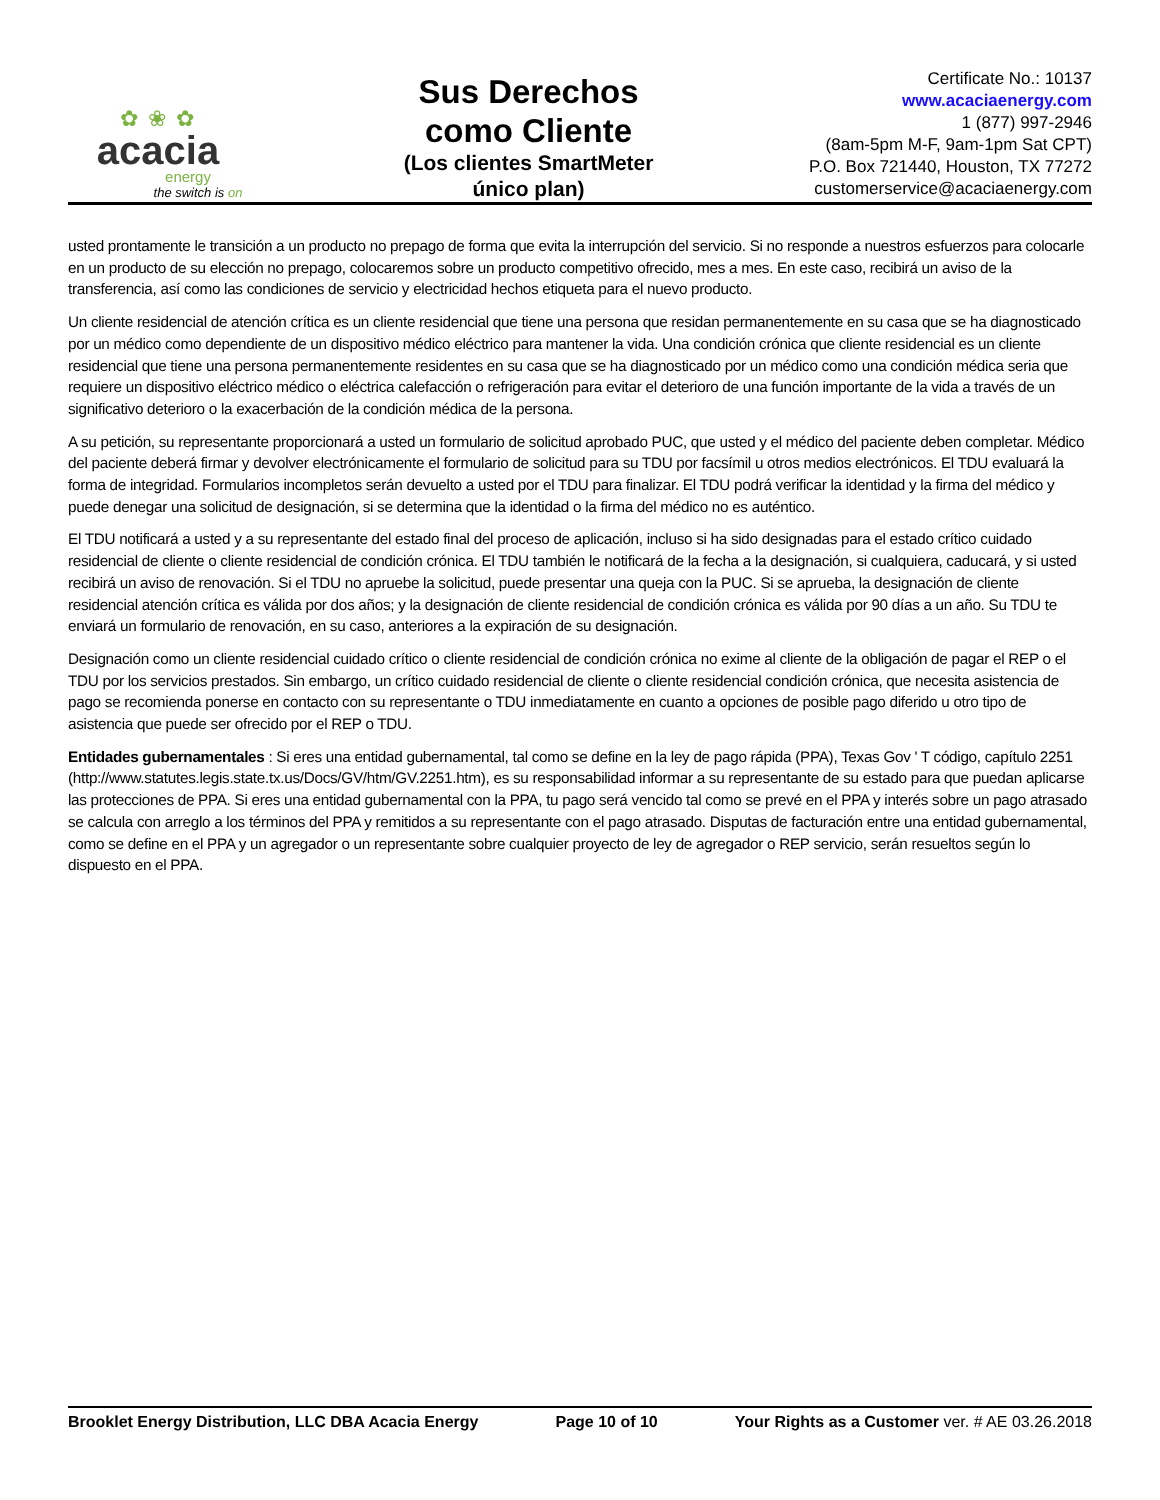✿ ❀ ✿
acacia
energy
the switch is on
Sus Derechos como Cliente
(Los clientes SmartMeter único plan)
Certificate No.: 10137
www.acaciaenergy.com
1 (877) 997-2946
(8am-5pm M-F, 9am-1pm Sat CPT)
P.O. Box 721440, Houston, TX 77272
customerservice@acaciaenergy.com
usted prontamente le transición a un producto no prepago de forma que evita la interrupción del servicio. Si no responde a nuestros esfuerzos para colocarle en un producto de su elección no prepago, colocaremos sobre un producto competitivo ofrecido, mes a mes. En este caso, recibirá un aviso de la transferencia, así como las condiciones de servicio y electricidad hechos etiqueta para el nuevo producto.
Un cliente residencial de atención crítica es un cliente residencial que tiene una persona que residan permanentemente en su casa que se ha diagnosticado por un médico como dependiente de un dispositivo médico eléctrico para mantener la vida. Una condición crónica que cliente residencial es un cliente residencial que tiene una persona permanentemente residentes en su casa que se ha diagnosticado por un médico como una condición médica seria que requiere un dispositivo eléctrico médico o eléctrica calefacción o refrigeración para evitar el deterioro de una función importante de la vida a través de un significativo deterioro o la exacerbación de la condición médica de la persona.
A su petición, su representante proporcionará a usted un formulario de solicitud aprobado PUC, que usted y el médico del paciente deben completar. Médico del paciente deberá firmar y devolver electrónicamente el formulario de solicitud para su TDU por facsímil u otros medios electrónicos. El TDU evaluará la forma de integridad. Formularios incompletos serán devuelto a usted por el TDU para finalizar. El TDU podrá verificar la identidad y la firma del médico y puede denegar una solicitud de designación, si se determina que la identidad o la firma del médico no es auténtico.
El TDU notificará a usted y a su representante del estado final del proceso de aplicación, incluso si ha sido designadas para el estado crítico cuidado residencial de cliente o cliente residencial de condición crónica. El TDU también le notificará de la fecha a la designación, si cualquiera, caducará, y si usted recibirá un aviso de renovación. Si el TDU no apruebe la solicitud, puede presentar una queja con la PUC. Si se aprueba, la designación de cliente residencial atención crítica es válida por dos años; y la designación de cliente residencial de condición crónica es válida por 90 días a un año. Su TDU te enviará un formulario de renovación, en su caso, anteriores a la expiración de su designación.
Designación como un cliente residencial cuidado crítico o cliente residencial de condición crónica no exime al cliente de la obligación de pagar el REP o el TDU por los servicios prestados. Sin embargo, un crítico cuidado residencial de cliente o cliente residencial condición crónica, que necesita asistencia de pago se recomienda ponerse en contacto con su representante o TDU inmediatamente en cuanto a opciones de posible pago diferido u otro tipo de asistencia que puede ser ofrecido por el REP o TDU.
Entidades gubernamentales : Si eres una entidad gubernamental, tal como se define en la ley de pago rápida (PPA), Texas Gov ' T código, capítulo 2251 (http://www.statutes.legis.state.tx.us/Docs/GV/htm/GV.2251.htm), es su responsabilidad informar a su representante de su estado para que puedan aplicarse las protecciones de PPA. Si eres una entidad gubernamental con la PPA, tu pago será vencido tal como se prevé en el PPA y interés sobre un pago atrasado se calcula con arreglo a los términos del PPA y remitidos a su representante con el pago atrasado. Disputas de facturación entre una entidad gubernamental, como se define en el PPA y un agregador o un representante sobre cualquier proyecto de ley de agregador o REP servicio, serán resueltos según lo dispuesto en el PPA.
Brooklet Energy Distribution, LLC DBA Acacia Energy Page 10 of 10 Your Rights as a Customer ver. # AE 03.26.2018